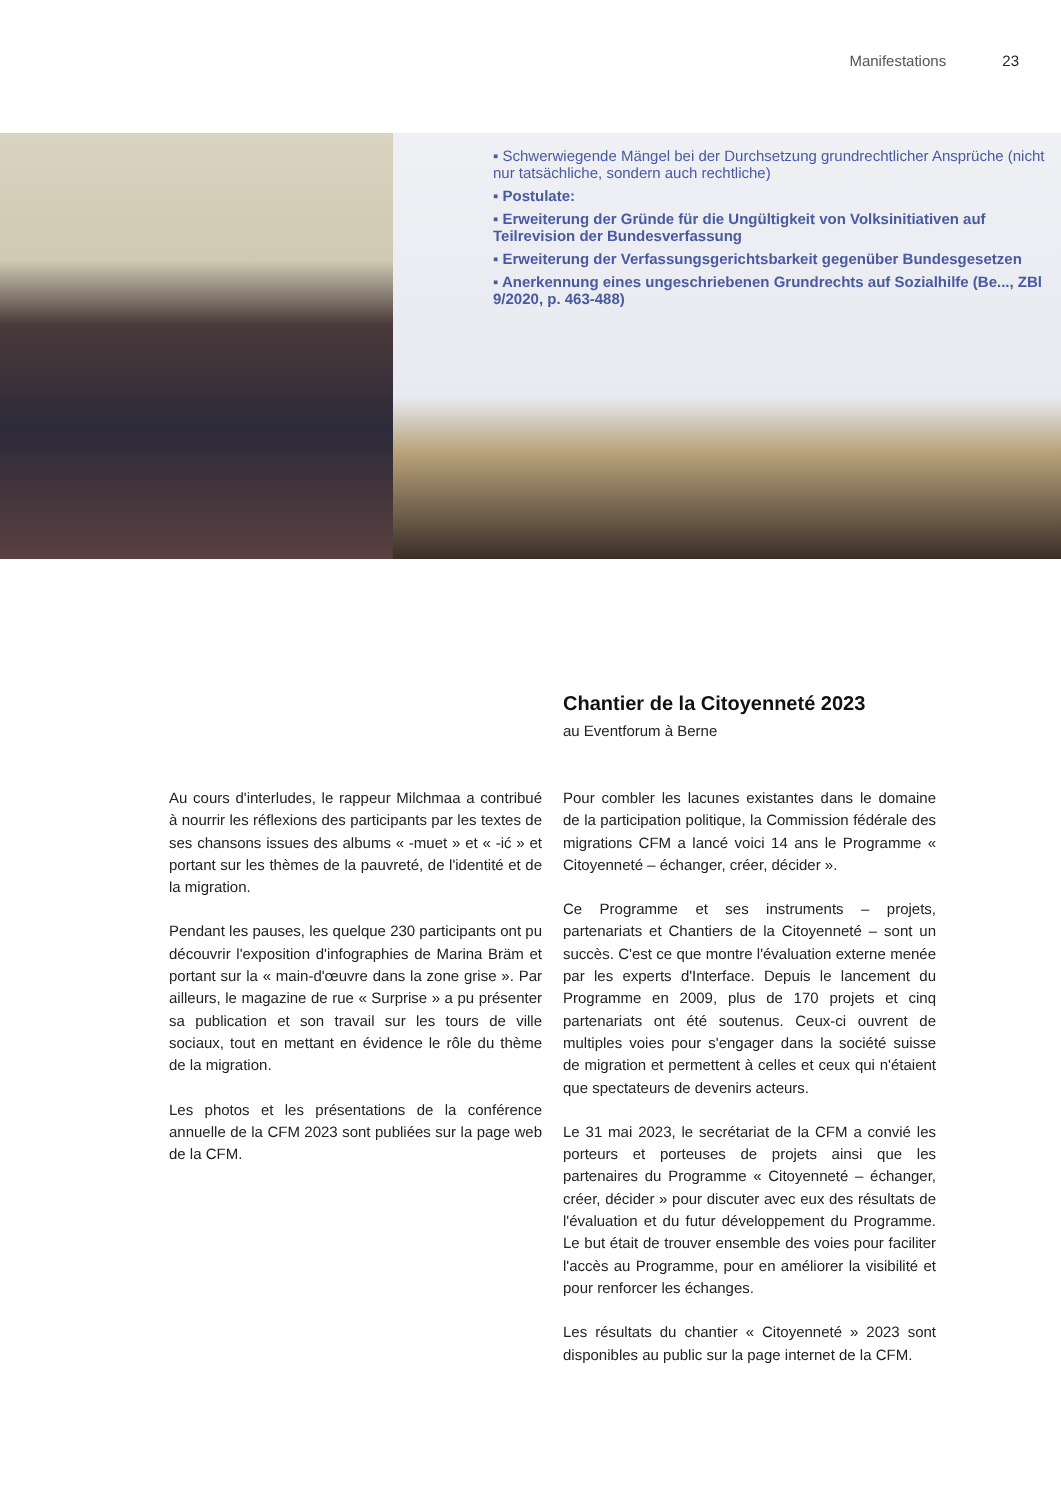Manifestations 23
▪ Schwerwiegende Mängel bei der Durchsetzung grundrechtlicher Ansprüche (nicht nur tatsächliche, sondern auch rechtliche)
▪ Postulate:
▪ Erweiterung der Gründe für die Ungültigkeit von Volksinitiativen auf Teilrevision der Bundesverfassung
▪ Erweiterung der Verfassungsgerichtsbarkeit gegenüber Bundesgesetzen
▪ Anerkennung eines ungeschriebenen Grundrechts auf Sozialhilfe (Be..., ZBl 9/2020, p. 463-488)
Chantier de la Citoyenneté 2023
au Eventforum à Berne
Au cours d'interludes, le rappeur Milchmaa a contribué à nourrir les réflexions des participants par les textes de ses chansons issues des albums « -muet » et « -ić » et portant sur les thèmes de la pauvreté, de l'identité et de la migration.
Pendant les pauses, les quelque 230 participants ont pu découvrir l'exposition d'infographies de Marina Bräm et portant sur la « main-d'œuvre dans la zone grise ». Par ailleurs, le magazine de rue « Surprise » a pu présenter sa publication et son travail sur les tours de ville sociaux, tout en mettant en évidence le rôle du thème de la migration.
Les photos et les présentations de la conférence annuelle de la CFM 2023 sont publiées sur la page web de la CFM.
Pour combler les lacunes existantes dans le domaine de la participation politique, la Commission fédérale des migrations CFM a lancé voici 14 ans le Programme « Citoyenneté – échanger, créer, décider ».
Ce Programme et ses instruments – projets, partenariats et Chantiers de la Citoyenneté – sont un succès. C'est ce que montre l'évaluation externe menée par les experts d'Interface. Depuis le lancement du Programme en 2009, plus de 170 projets et cinq partenariats ont été soutenus. Ceux-ci ouvrent de multiples voies pour s'engager dans la société suisse de migration et permettent à celles et ceux qui n'étaient que spectateurs de devenirs acteurs.
Le 31 mai 2023, le secrétariat de la CFM a convié les porteurs et porteuses de projets ainsi que les partenaires du Programme « Citoyenneté – échanger, créer, décider » pour discuter avec eux des résultats de l'évaluation et du futur développement du Programme. Le but était de trouver ensemble des voies pour faciliter l'accès au Programme, pour en améliorer la visibilité et pour renforcer les échanges.
Les résultats du chantier « Citoyenneté » 2023 sont disponibles au public sur la page internet de la CFM.